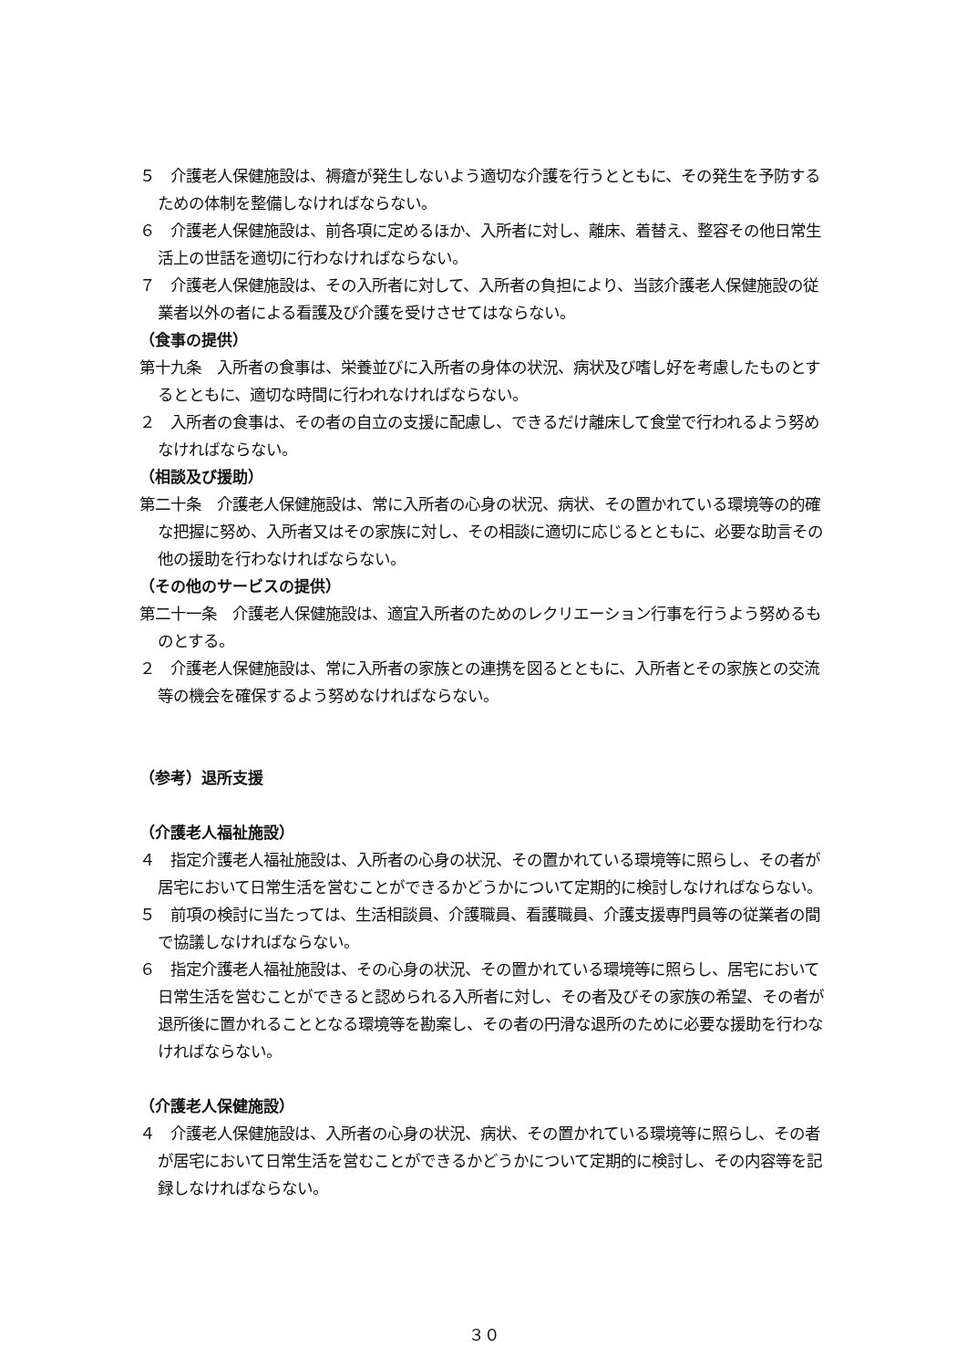５　介護老人保健施設は、褥瘡が発生しないよう適切な介護を行うとともに、その発生を予防するための体制を整備しなければならない。
６　介護老人保健施設は、前各項に定めるほか、入所者に対し、離床、着替え、整容その他日常生活上の世話を適切に行わなければならない。
７　介護老人保健施設は、その入所者に対して、入所者の負担により、当該介護老人保健施設の従業者以外の者による看護及び介護を受けさせてはならない。
（食事の提供）
第十九条　入所者の食事は、栄養並びに入所者の身体の状況、病状及び嗜し好を考慮したものとするとともに、適切な時間に行われなければならない。
２　入所者の食事は、その者の自立の支援に配慮し、できるだけ離床して食堂で行われるよう努めなければならない。
（相談及び援助）
第二十条　介護老人保健施設は、常に入所者の心身の状況、病状、その置かれている環境等の的確な把握に努め、入所者又はその家族に対し、その相談に適切に応じるとともに、必要な助言その他の援助を行わなければならない。
（その他のサービスの提供）
第二十一条　介護老人保健施設は、適宜入所者のためのレクリエーション行事を行うよう努めるものとする。
２　介護老人保健施設は、常に入所者の家族との連携を図るとともに、入所者とその家族との交流等の機会を確保するよう努めなければならない。
（参考）退所支援
（介護老人福祉施設）
４　指定介護老人福祉施設は、入所者の心身の状況、その置かれている環境等に照らし、その者が居宅において日常生活を営むことができるかどうかについて定期的に検討しなければならない。
５　前項の検討に当たっては、生活相談員、介護職員、看護職員、介護支援専門員等の従業者の間で協議しなければならない。
６　指定介護老人福祉施設は、その心身の状況、その置かれている環境等に照らし、居宅において日常生活を営むことができると認められる入所者に対し、その者及びその家族の希望、その者が退所後に置かれることとなる環境等を勘案し、その者の円滑な退所のために必要な援助を行わなければならない。
（介護老人保健施設）
４　介護老人保健施設は、入所者の心身の状況、病状、その置かれている環境等に照らし、その者が居宅において日常生活を営むことができるかどうかについて定期的に検討し、その内容等を記録しなければならない。
３０